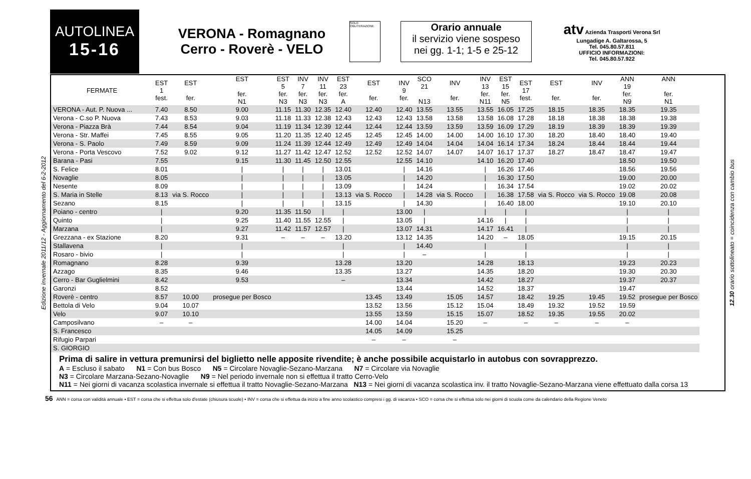AUTOLINEA
15-16
VERONA - Romagnano
Cerro - Roverè - VELO
SOLO OBLITERAZIONE
Orario annuale
il servizio viene sospeso
nei gg. 1-1; 1-5 e 25-12
atv Azienda Trasporti Verona Srl
Lungadige A. Galtarossa, 5
Tel. 045.80.57.811
UFFICIO INFORMAZIONI:
Tel. 045.80.57.922
Edizione invernale 2011/12 - Aggiornamento del 6-2-2012
| FERMATE | EST 1 fest. | EST fer. | EST fer. N1 | EST 5 fer. N3 | INV 7 fer. N3 | INV 11 fer. N3 | EST 23 fer. A | EST fer. | INV 9 fer. | SCO 21 N13 | INV fer. | INV 13 fer. N11 | EST 15 fer. N5 | EST 17 fest. | EST fer. | INV fer. | ANN 19 fer. N9 | ANN fer. N1 |
| --- | --- | --- | --- | --- | --- | --- | --- | --- | --- | --- | --- | --- | --- | --- | --- | --- | --- | --- |
| VERONA - Aut. P. Nuova ... | 7.40 | 8.50 | 9.00 | 11.15 | 11.30 | 12.35 | 12.40 | 12.40 | 12.40 | 13.55 | 13.55 | 13.55 | 16.05 | 17.25 | 18.15 | 18.35 | 18.35 | 19.35 |
| Verona - C.so P. Nuova | 7.43 | 8.53 | 9.03 | 11.18 | 11.33 | 12.38 | 12.43 | 12.43 | 12.43 | 13.58 | 13.58 | 13.58 | 16.08 | 17.28 | 18.18 | 18.38 | 18.38 | 19.38 |
| Verona - Piazza Brà | 7.44 | 8.54 | 9.04 | 11.19 | 11.34 | 12.39 | 12.44 | 12.44 | 12.44 | 13.59 | 13.59 | 13.59 | 16.09 | 17.29 | 18.19 | 18.39 | 18.39 | 19.39 |
| Verona - Str. Maffei | 7.45 | 8.55 | 9.05 | 11.20 | 11.35 | 12.40 | 12.45 | 12.45 | 12.45 | 14.00 | 14.00 | 14.00 | 16.10 | 17.30 | 18.20 | 18.40 | 18.40 | 19.40 |
| Verona - S. Paolo | 7.49 | 8.59 | 9.09 | 11.24 | 11.39 | 12.44 | 12.49 | 12.49 | 12.49 | 14.04 | 14.04 | 14.04 | 16.14 | 17.34 | 18.24 | 18.44 | 18.44 | 19.44 |
| Verona - Porta Vescovo | 7.52 | 9.02 | 9.12 | 11.27 | 11.42 | 12.47 | 12.52 | 12.52 | 12.52 | 14.07 | 14.07 | 14.07 | 16.17 | 17.37 | 18.27 | 18.47 | 18.47 | 19.47 |
| Barana - Pasi | 7.55 | | 9.15 | 11.30 | 11.45 | 12.50 | 12.55 | | 12.55 | 14.10 | | 14.10 | 16.20 | 17.40 | | | 18.50 | 19.50 |
| S. Felice | 8.01 | | / | / | / | / | 13.01 | | / | 14.16 | | / | 16.26 | 17.46 | | | 18.56 | 19.56 |
| Novaglie | 8.05 | | / | / | / | / | 13.05 | | / | 14.20 | | / | 16.30 | 17.50 | | | 19.00 | 20.00 |
| Nesente | 8.09 | | / | / | / | / | 13.09 | | / | 14.24 | | / | 16.34 | 17.54 | | | 19.02 | 20.02 |
| S. Maria in Stelle | 8.13 | via S. Rocco | / | / | / | / | 13.13 | via S. Rocco | / | 14.28 | via S. Rocco | / | 16.38 | 17.58 | via S. Rocco | via S. Rocco | 19.08 | 20.08 |
| Sezano | 8.15 | | / | / | / | / | 13.15 | | / | 14.30 | | / | 16.40 | 18.00 | | | 19.10 | 20.10 |
| Poiano - centro | / | | 9.20 | 11.35 | 11.50 | / | / | | 13.00 | / | | / | / | / | | | / | / |
| Quinto | / | | 9.25 | 11.40 | 11.55 | 12.55 | / | | 13.05 | / | | 14.16 | / | / | | | / | / |
| Marzana | / | | 9.27 | 11.42 | 11.57 | 12.57 | / | | 13.07 | 14.31 | | 14.17 | 16.41 | / | | | / | / |
| Grezzana - ex Stazione | 8.20 | | 9.31 | – | – | – | 13.20 | | 13.12 | 14.35 | | 14.20 | – | 18.05 | | | 19.15 | 20.15 |
| Stallavena | / | | / | | | | / | | / | 14.40 | | / | | / | | | / | / |
| Rosaro - bivio | / | | / | | | | / | | / | – | | / | | / | | | / | / |
| Romagnano | 8.28 | | 9.39 | | | | 13.28 | | 13.20 | | | 14.28 | | 18.13 | | | 19.23 | 20.23 |
| Azzago | 8.35 | | 9.46 | | | | 13.35 | | 13.27 | | | 14.35 | | 18.20 | | | 19.30 | 20.30 |
| Cerro - Bar Guglielmini | 8.42 | | 9.53 | | | | – | | 13.34 | | | 14.42 | | 18.27 | | | 19.37 | 20.37 |
| Garonzi | 8.52 | | | | | | | | 13.44 | | | 14.52 | | 18.37 | | | 19.47 | |
| Roverè - centro | 8.57 | 10.00 | prosegue per Bosco | | | | | 13.45 | 13.49 | | 15.05 | 14.57 | | 18.42 | 19.25 | 19.45 | 19.52 | prosegue per Bosco |
| Bettola di Velo | 9.04 | 10.07 | | | | | | 13.52 | 13.56 | | 15.12 | 15.04 | | 18.49 | 19.32 | 19.52 | 19.59 | |
| Velo | 9.07 | 10.10 | | | | | | 13.55 | 13.59 | | 15.15 | 15.07 | | 18.52 | 19.35 | 19.55 | 20.02 | |
| Camposilvano | – | – | | | | | | 14.00 | 14.04 | | 15.20 | – | | – | – | – | – | |
| S. Francesco | | | | | | | | 14.05 | 14.09 | | 15.25 | | | | | | | |
| Rifugio Parpari | | | | | | | | – | – | | – | | | | | | | |
| S. GIORGIO | | | | | | | | | | | | | | | | | | |
Prima di salire in vettura premunirsi del biglietto nelle apposite rivendite; è anche possibile acquistarlo in autobus con sovrapprezzo.
A = Escluso il sabato N1 = Con bus Bosco N5 = Circolare Novaglie-Sezano-Marzana N7 = Circolare via Novaglie
N3 = Circolare Marzana-Sezano-Novaglie N9 = Nel periodo invernale non si effettua il tratto Cerro-Velo
N11 = Nei giorni di vacanza scolastica invernale si effettua il tratto Novaglie-Sezano-Marzana N13 = Nei giorni di vacanza scolastica inv. il tratto Novaglie-Sezano-Marzana viene effettuato dalla corsa 13
12.30 orario sottolineato = coincidenza con cambio bus
56 ANN = corsa con validità annuale • EST = corsa che si effettua solo d'estate (chiusura scuole) • INV = corsa che si effettua da inizio a fine anno scolastico compresi i gg. di vacanza • SCO = corsa che si effettua solo nei giorni di scuola come da calendario della Regione Veneto